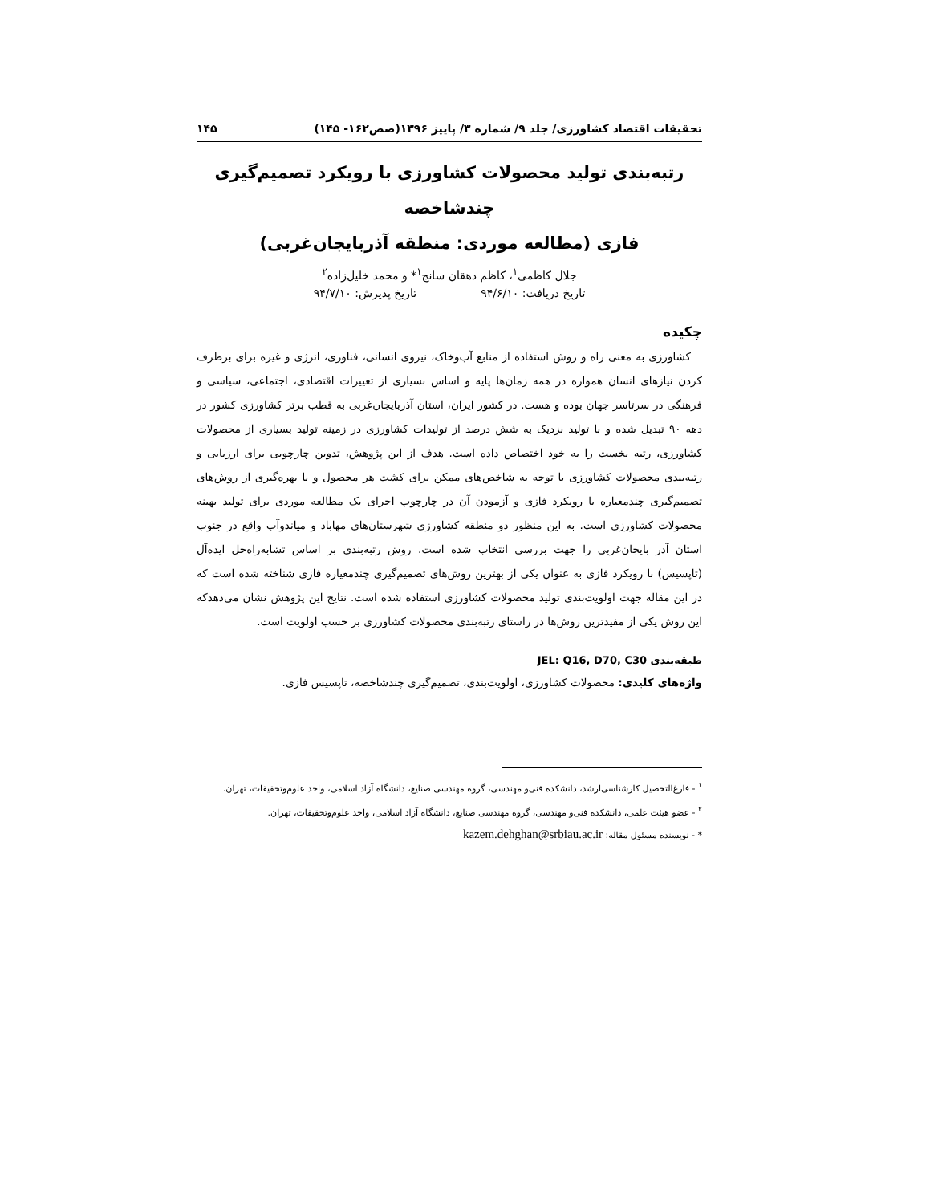تحقیقات اقتصاد کشاورزی/ جلد ۹/ شماره ۳/ پاییز ۱۳۹۶(صص۱۶۲- ۱۴۵) ۱۴۵
رتبه‌بندی تولید محصولات کشاورزی با رویکرد تصمیم‌گیری چندشاخصه
فازی (مطالعه موردی: منطقه آذربایجان‌غربی)
جلال کاظمی<sup>۱</sup>، کاظم دهقان سانج<sup>۱</sup>* و محمد خلیل‌زاده<sup>۲</sup>
تاریخ دریافت: ۹۴/۶/۱۰ تاریخ پذیرش: ۹۴/۷/۱۰
چکیده
کشاورزی به معنی راه و روش استفاده از منابع آب‌وخاک، نیروی انسانی، فناوری، انرژی و غیره برای برطرف کردن نیازهای انسان همواره در همه زمان‌ها پایه و اساس بسیاری از تغییرات اقتصادی، اجتماعی، سیاسی و فرهنگی در سرتاسر جهان بوده و هست. در کشور ایران، استان آذربایجان‌غربی به قطب برتر کشاورزی کشور در دهه ۹۰ تبدیل شده و با تولید نزدیک به شش درصد از تولیدات کشاورزی در زمینه تولید بسیاری از محصولات کشاورزی، رتبه نخست را به خود اختصاص داده است. هدف از این پژوهش، تدوین چارچوبی برای ارزیابی و رتبه‌بندی محصولات کشاورزی با توجه به شاخص‌های ممکن برای کشت هر محصول و با بهره‌گیری از روش‌های تصمیم‌گیری چندمعیاره با رویکرد فازی و آزمودن آن در چارچوب اجرای یک مطالعه موردی برای تولید بهینه محصولات کشاورزی است. به این منظور دو منطقه کشاورزی شهرستان‌های مهاباد و میاندوآب واقع در جنوب استان آذر بایجان‌غربی را جهت بررسی انتخاب شده است. روش رتبه‌بندی بر اساس تشابه‌راه‌حل ایده‌آل (تاپسیس) با رویکرد فازی به عنوان یکی از بهترین روش‌های تصمیم‌گیری چندمعیاره فازی شناخته شده است که در این مقاله جهت اولویت‌بندی تولید محصولات کشاورزی استفاده شده است. نتایج این پژوهش نشان می‌دهدکه این روش یکی از مفیدترین روش‌ها در راستای رتبه‌بندی محصولات کشاورزی بر حسب اولویت است.
طبقه‌بندی JEL: Q16, D70, C30
واژه‌های کلیدی: محصولات کشاورزی، اولویت‌بندی، تصمیم‌گیری چندشاخصه، تاپسیس فازی.
<sup>۱</sup> - فارغ‌التحصیل کارشناسی‌ارشد، دانشکده فنی‌و مهندسی، گروه مهندسی صنایع، دانشگاه آزاد اسلامی، واحد علوم‌وتحقیقات، تهران.
<sup>۲</sup> - عضو هیئت علمی، دانشکده فنی‌و مهندسی، گروه مهندسی صنایع، دانشگاه آزاد اسلامی، واحد علوم‌وتحقیقات، تهران.
* - نویسنده مسئول مقاله: kazem.dehghan@srbiau.ac.ir